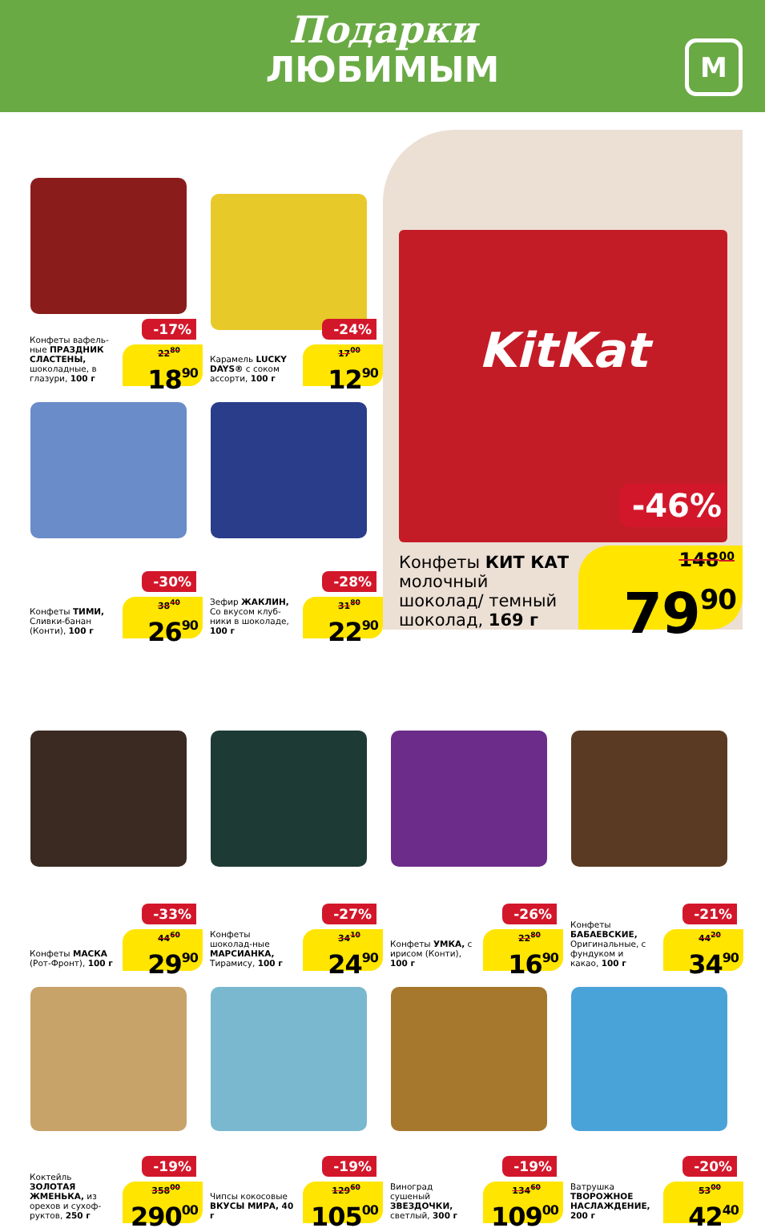Подарки
ЛЮБИМЫМ
М
-17%
Конфеты вафель-ные ПРАЗДНИК СЛАСТЕНЫ, шоколадные, в глазури, 100 г
22<sup>80</sup>
18<sup>90</sup>
-24%
Карамель LUCKY DAYS® с соком ассорти, 100 г
17<sup>00</sup>
12<sup>90</sup>
-30%
Конфеты ТИМИ, Сливки-банан (Конти), 100 г
38<sup>40</sup>
26<sup>90</sup>
-28%
Зефир ЖАКЛИН, Со вкусом клуб-ники в шоколаде, 100 г
31<sup>80</sup>
22<sup>90</sup>
KitKat
-46%
Конфеты КИТ КАТ молочный шоколад/ темный шоколад, 169 г
148<sup>00</sup>
79<sup>90</sup>
-33%
Конфеты МАСКА (Рот-Фронт), 100 г
44<sup>60</sup>
29<sup>90</sup>
-27%
Конфеты шоколад-ные МАРСИАНКА, Тирамису, 100 г
34<sup>10</sup>
24<sup>90</sup>
-26%
Конфеты УМКА, с ирисом (Конти), 100 г
22<sup>80</sup>
16<sup>90</sup>
-21%
Конфеты БАБАЕВСКИЕ, Оригинальные, с фундуком и какао, 100 г
44<sup>20</sup>
34<sup>90</sup>
-19%
Коктейль ЗОЛОТАЯ ЖМЕНЬКА, из орехов и сухоф-руктов, 250 г
358<sup>00</sup>
290<sup>00</sup>
-19%
Чипсы кокосовые ВКУСЫ МИРА, 40 г
129<sup>60</sup>
105<sup>00</sup>
-19%
Виноград сушеный ЗВЕЗДОЧКИ, светлый, 300 г
134<sup>60</sup>
109<sup>00</sup>
-20%
Ватрушка ТВОРОЖНОЕ НАСЛАЖДЕНИЕ, 200 г
53<sup>00</sup>
42<sup>40</sup>